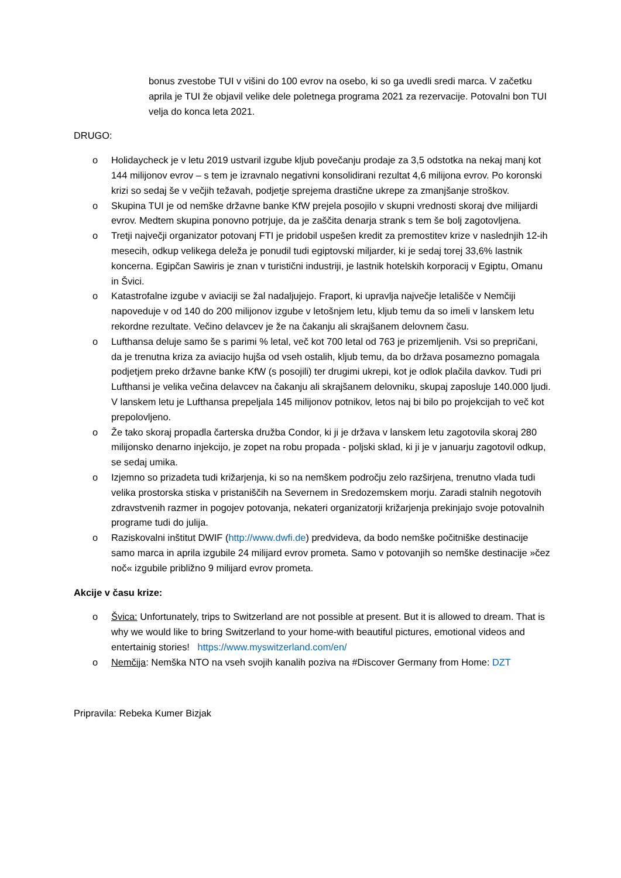bonus zvestobe TUI v višini do 100 evrov na osebo, ki so ga uvedli sredi marca. V začetku aprila je TUI že objavil velike dele poletnega programa 2021 za rezervacije. Potovalni bon TUI velja do konca leta 2021.
DRUGO:
o Holidaycheck je v letu 2019 ustvaril izgube kljub povečanju prodaje za 3,5 odstotka na nekaj manj kot 144 milijonov evrov – s tem je izravnalo negativni konsolidirani rezultat 4,6 milijona evrov. Po koronski krizi so sedaj še v večjih težavah, podjetje sprejema drastične ukrepe za zmanjšanje stroškov.
o Skupina TUI je od nemške državne banke KfW prejela posojilo v skupni vrednosti skoraj dve milijardi evrov. Medtem skupina ponovno potrjuje, da je zaščita denarja strank s tem še bolj zagotovljena.
o Tretji največji organizator potovanj FTI je pridobil uspešen kredit za premostitev krize v naslednjih 12-ih mesecih, odkup velikega deleža je ponudil tudi egiptovski miljarder, ki je sedaj torej 33,6% lastnik koncerna. Egipčan Sawiris je znan v turistični industriji, je lastnik hotelskih korporacij v Egiptu, Omanu in Švici.
o Katastrofalne izgube v aviaciji se žal nadaljujejo. Fraport, ki upravlja največje letališče v Nemčiji napoveduje v od 140 do 200 milijonov izgube v letošnjem letu, kljub temu da so imeli v lanskem letu rekordne rezultate. Večino delavcev je že na čakanju ali skrajšanem delovnem času.
o Lufthansa deluje samo še s parimi % letal, več kot 700 letal od 763 je prizemljenih. Vsi so prepričani, da je trenutna kriza za aviacijo hujša od vseh ostalih, kljub temu, da bo država posamezno pomagala podjetjem preko državne banke KfW (s posojili) ter drugimi ukrepi, kot je odlok plačila davkov. Tudi pri Lufthansi je velika večina delavcev na čakanju ali skrajšanem delovniku, skupaj zaposluje 140.000 ljudi. V lanskem letu je Lufthansa prepeljala 145 milijonov potnikov, letos naj bi bilo po projekcijah to več kot prepolovljeno.
o Že tako skoraj propadla čarterska družba Condor, ki ji je država v lanskem letu zagotovila skoraj 280 milijonsko denarno injekcijo, je zopet na robu propada - poljski sklad, ki ji je v januarju zagotovil odkup, se sedaj umika.
o Izjemno so prizadeta tudi križarjenja, ki so na nemškem področju zelo razširjena, trenutno vlada tudi velika prostorska stiska v pristaniščih na Severnem in Sredozemskem morju. Zaradi stalnih negotovih zdravstvenih razmer in pogojev potovanja, nekateri organizatorji križarjenja prekinjajo svoje potovalnih programe tudi do julija.
o Raziskovalni inštitut DWIF (http://www.dwfi.de) predvideva, da bodo nemške počitniške destinacije samo marca in aprila izgubile 24 milijard evrov prometa. Samo v potovanjih so nemške destinacije »čez noč« izgubile približno 9 milijard evrov prometa.
Akcije v času krize:
o Švica: Unfortunately, trips to Switzerland are not possible at present. But it is allowed to dream. That is why we would like to bring Switzerland to your home-with beautiful pictures, emotional videos and entertainig stories! https://www.myswitzerland.com/en/
o Nemčija: Nemška NTO na vseh svojih kanalih poziva na #Discover Germany from Home: DZT
Pripravila: Rebeka Kumer Bizjak